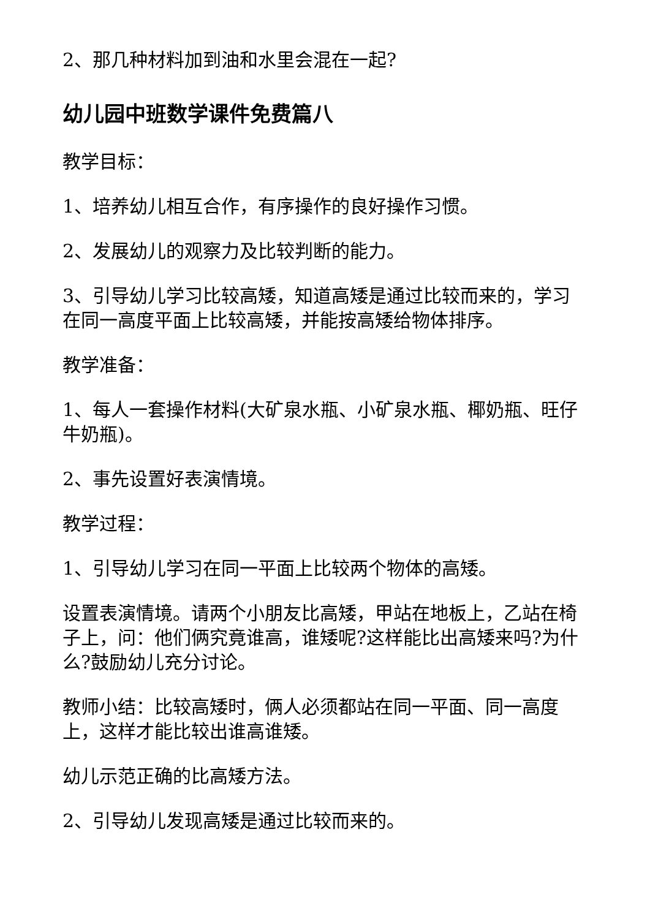2、那几种材料加到油和水里会混在一起?
幼儿园中班数学课件免费篇八
教学目标：
1、培养幼儿相互合作，有序操作的良好操作习惯。
2、发展幼儿的观察力及比较判断的能力。
3、引导幼儿学习比较高矮，知道高矮是通过比较而来的，学习在同一高度平面上比较高矮，并能按高矮给物体排序。
教学准备：
1、每人一套操作材料(大矿泉水瓶、小矿泉水瓶、椰奶瓶、旺仔牛奶瓶)。
2、事先设置好表演情境。
教学过程：
1、引导幼儿学习在同一平面上比较两个物体的高矮。
设置表演情境。请两个小朋友比高矮，甲站在地板上，乙站在椅子上，问：他们俩究竟谁高，谁矮呢?这样能比出高矮来吗?为什么?鼓励幼儿充分讨论。
教师小结：比较高矮时，俩人必须都站在同一平面、同一高度上，这样才能比较出谁高谁矮。
幼儿示范正确的比高矮方法。
2、引导幼儿发现高矮是通过比较而来的。